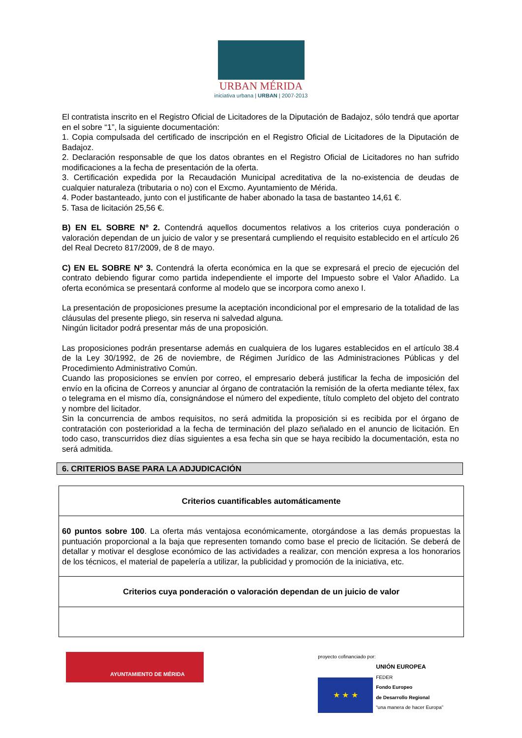URBAN MÉRIDA
iniciativa urbana | URBAN | 2007-2013
El contratista inscrito en el Registro Oficial de Licitadores de la Diputación de Badajoz, sólo tendrá que aportar en el sobre “1”, la siguiente documentación:
1. Copia compulsada del certificado de inscripción en el Registro Oficial de Licitadores de la Diputación de Badajoz.
2. Declaración responsable de que los datos obrantes en el Registro Oficial de Licitadores no han sufrido modificaciones a la fecha de presentación de la oferta.
3. Certificación expedida por la Recaudación Municipal acreditativa de la no-existencia de deudas de cualquier naturaleza (tributaria o no) con el Excmo. Ayuntamiento de Mérida.
4. Poder bastanteado, junto con el justificante de haber abonado la tasa de bastanteo 14,61 €.
5. Tasa de licitación 25,56 €.
B) EN EL SOBRE Nº 2. Contendrá aquellos documentos relativos a los criterios cuya ponderación o valoración dependan de un juicio de valor y se presentará cumpliendo el requisito establecido en el artículo 26 del Real Decreto 817/2009, de 8 de mayo.
C) EN EL SOBRE Nº 3. Contendrá la oferta económica en la que se expresará el precio de ejecución del contrato debiendo figurar como partida independiente el importe del Impuesto sobre el Valor Añadido. La oferta económica se presentará conforme al modelo que se incorpora como anexo I.
La presentación de proposiciones presume la aceptación incondicional por el empresario de la totalidad de las cláusulas del presente pliego, sin reserva ni salvedad alguna.
Ningún licitador podrá presentar más de una proposición.
Las proposiciones podrán presentarse además en cualquiera de los lugares establecidos en el artículo 38.4 de la Ley 30/1992, de 26 de noviembre, de Régimen Jurídico de las Administraciones Públicas y del Procedimiento Administrativo Común.
Cuando las proposiciones se envíen por correo, el empresario deberá justificar la fecha de imposición del envío en la oficina de Correos y anunciar al órgano de contratación la remisión de la oferta mediante télex, fax o telegrama en el mismo día, consignándose el número del expediente, título completo del objeto del contrato y nombre del licitador.
Sin la concurrencia de ambos requisitos, no será admitida la proposición si es recibida por el órgano de contratación con posterioridad a la fecha de terminación del plazo señalado en el anuncio de licitación. En todo caso, transcurridos diez días siguientes a esa fecha sin que se haya recibido la documentación, esta no será admitida.
6. CRITERIOS BASE PARA LA ADJUDICACIÓN
| Criterios cuantificables automáticamente |
| 60 puntos sobre 100 . La oferta más ventajosa económicamente, otorgándose a las demás propuestas la puntuación proporcional a la baja que representen tomando como base el precio de licitación. Se deberá de detallar y motivar el desglose económico de las actividades a realizar, con mención expresa a los honorarios de los técnicos, el material de papelería a utilizar, la publicidad y promoción de la iniciativa, etc. |
| Criterios cuya ponderación o valoración dependan de un juicio de valor |
AYUNTAMIENTO DE MÉRIDA
proyecto cofinanciado por:
★ ★ ★
UNIÓN EUROPEA
FEDER
Fondo Europeo
de Desarrollo Regional
“una manera de hacer Europa”